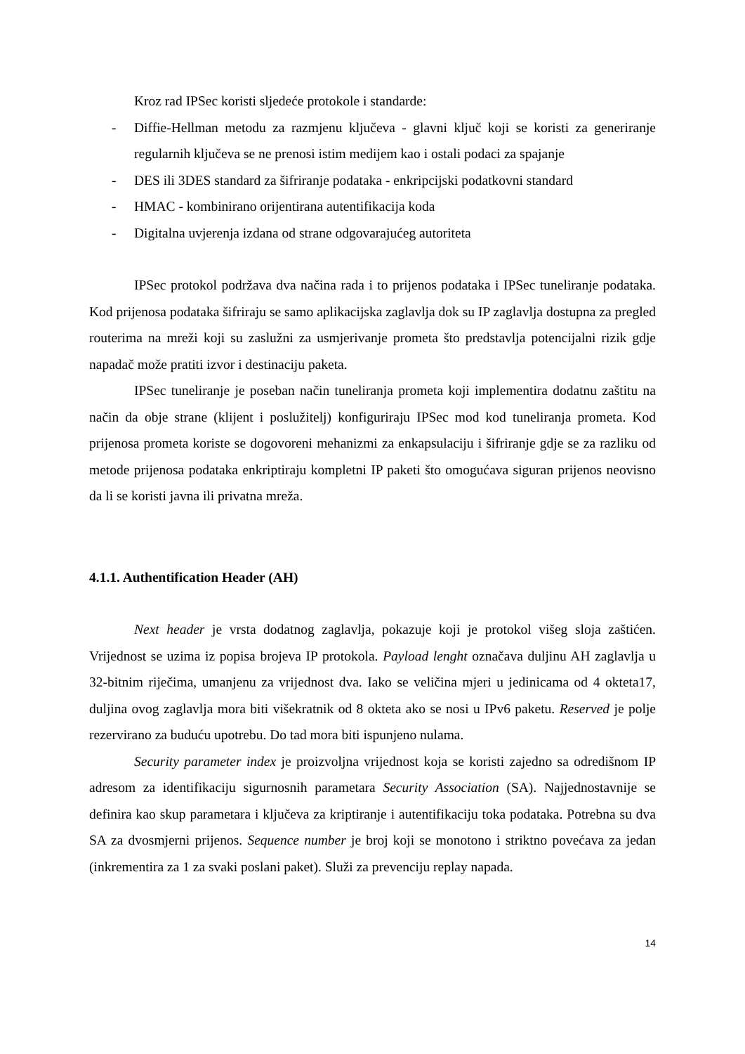Kroz rad IPSec koristi sljedeće protokole i standarde:
- Diffie-Hellman metodu za razmjenu ključeva - glavni ključ koji se koristi za generiranje regularnih ključeva se ne prenosi istim medijem kao i ostali podaci za spajanje
- DES ili 3DES standard za šifriranje podataka - enkripcijski podatkovni standard
- HMAC - kombinirano orijentirana autentifikacija koda
- Digitalna uvjerenja izdana od strane odgovarajućeg autoriteta
IPSec protokol podržava dva načina rada i to prijenos podataka i IPSec tuneliranje podataka. Kod prijenosa podataka šifriraju se samo aplikacijska zaglavlja dok su IP zaglavlja dostupna za pregled routerima na mreži koji su zaslužni za usmjerivanje prometa što predstavlja potencijalni rizik gdje napadač može pratiti izvor i destinaciju paketa.
IPSec tuneliranje je poseban način tuneliranja prometa koji implementira dodatnu zaštitu na način da obje strane (klijent i poslužitelj) konfiguriraju IPSec mod kod tuneliranja prometa. Kod prijenosa prometa koriste se dogovoreni mehanizmi za enkapsulaciju i šifriranje gdje se za razliku od metode prijenosa podataka enkriptiraju kompletni IP paketi što omogućava siguran prijenos neovisno da li se koristi javna ili privatna mreža.
4.1.1. Authentification Header (AH)
Next header je vrsta dodatnog zaglavlja, pokazuje koji je protokol višeg sloja zaštićen. Vrijednost se uzima iz popisa brojeva IP protokola. Payload lenght označava duljinu AH zaglavlja u 32-bitnim riječima, umanjenu za vrijednost dva. Iako se veličina mjeri u jedinicama od 4 okteta17, duljina ovog zaglavlja mora biti višekratnik od 8 okteta ako se nosi u IPv6 paketu. Reserved je polje rezervirano za buduću upotrebu. Do tad mora biti ispunjeno nulama.
Security parameter index je proizvoljna vrijednost koja se koristi zajedno sa odredišnom IP adresom za identifikaciju sigurnosnih parametara Security Association (SA). Najjednostavnije se definira kao skup parametara i ključeva za kriptiranje i autentifikaciju toka podataka. Potrebna su dva SA za dvosmjerni prijenos. Sequence number je broj koji se monotono i striktno povećava za jedan (inkrementira za 1 za svaki poslani paket). Služi za prevenciju replay napada.
14